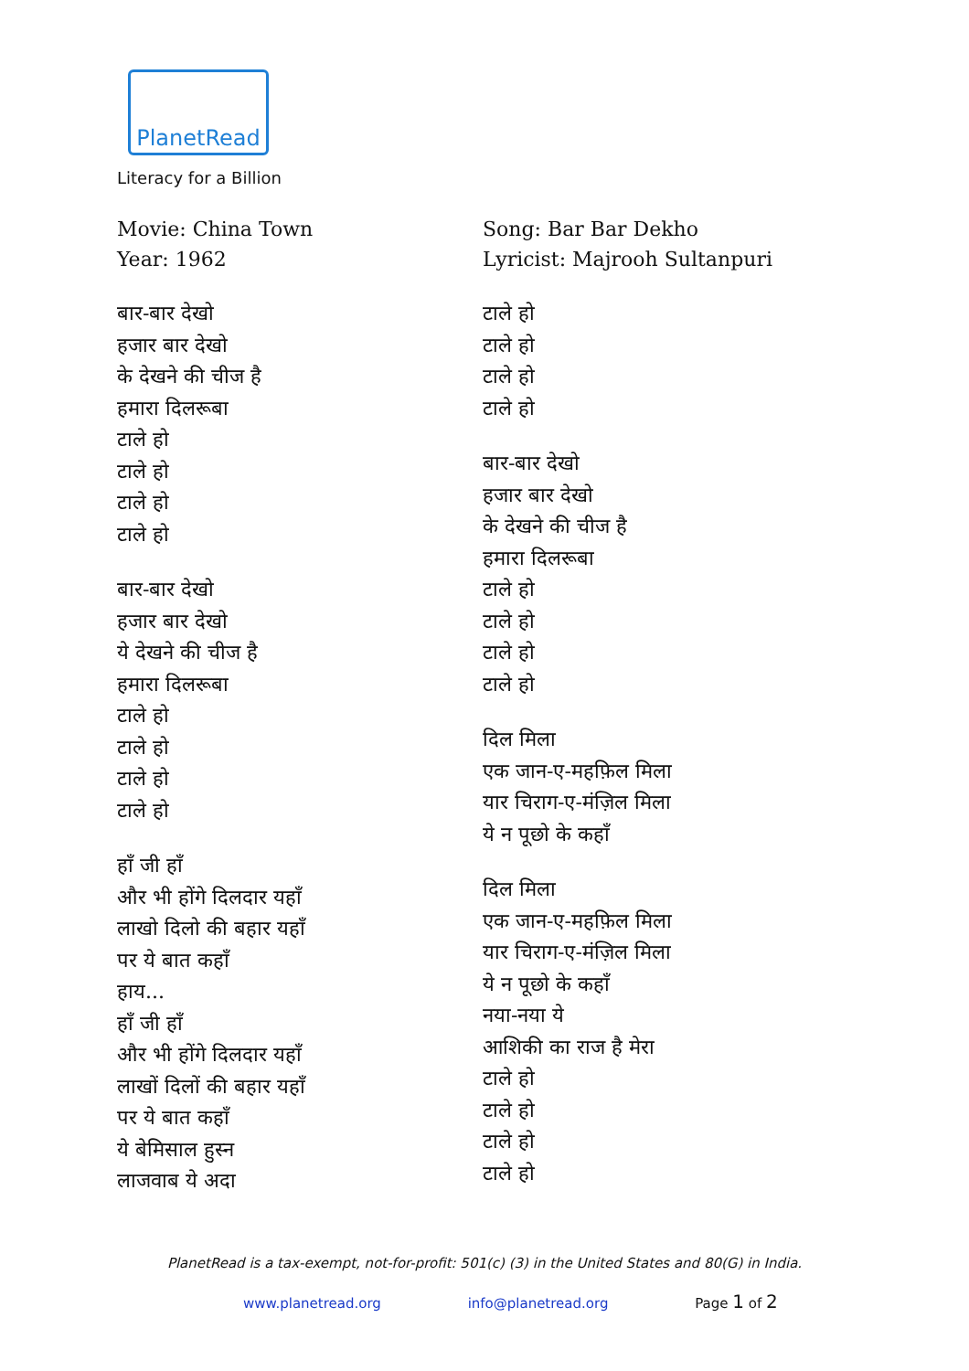PlanetRead
Literacy for a Billion
Movie: China Town
Year: 1962
बार-बार देखो
हजार बार देखो
के देखने की चीज है
हमारा दिलरूबा
टाले हो
टाले हो
टाले हो
टाले हो
बार-बार देखो
हजार बार देखो
ये देखने की चीज है
हमारा दिलरूबा
टाले हो
टाले हो
टाले हो
टाले हो
हाँ जी हाँ
और भी होंगे दिलदार यहाँ
लाखो दिलो की बहार यहाँ
पर ये बात कहाँ
हाय...
हाँ जी हाँ
और भी होंगे दिलदार यहाँ
लाखों दिलों की बहार यहाँ
पर ये बात कहाँ
ये बेमिसाल हुस्न
लाजवाब ये अदा
Song: Bar Bar Dekho
Lyricist: Majrooh Sultanpuri
टाले हो
टाले हो
टाले हो
टाले हो
बार-बार देखो
हजार बार देखो
के देखने की चीज है
हमारा दिलरूबा
टाले हो
टाले हो
टाले हो
टाले हो
दिल मिला
एक जान-ए-महफ़िल मिला
यार चिराग-ए-मंज़िल मिला
ये न पूछो के कहाँ
दिल मिला
एक जान-ए-महफ़िल मिला
यार चिराग-ए-मंज़िल मिला
ये न पूछो के कहाँ
नया-नया ये
आशिकी का राज है मेरा
टाले हो
टाले हो
टाले हो
टाले हो
PlanetRead is a tax-exempt, not-for-profit: 501(c) (3) in the United States and 80(G) in India.
www.planetread.org info@planetread.org Page 1 of 2